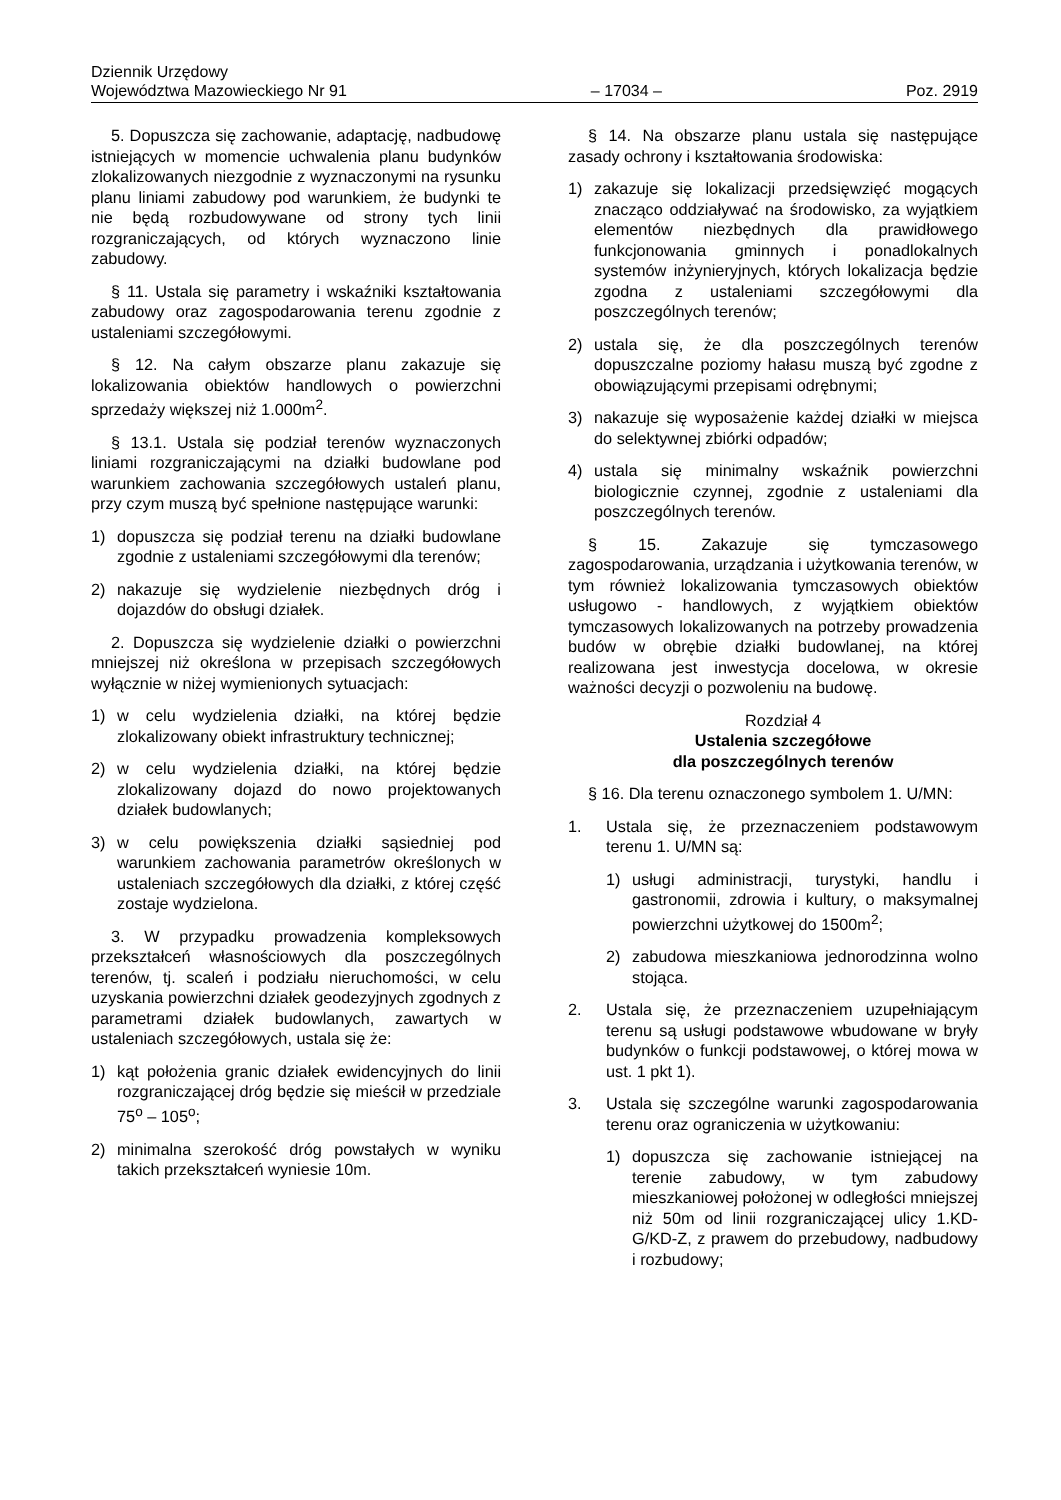Dziennik Urzędowy
Województwa Mazowieckiego Nr 91
– 17034 –
Poz. 2919
5. Dopuszcza się zachowanie, adaptację, nadbudowę istniejących w momencie uchwalenia planu budynków zlokalizowanych niezgodnie z wyznaczonymi na rysunku planu liniami zabudowy pod warunkiem, że budynki te nie będą rozbudowywane od strony tych linii rozgraniczających, od których wyznaczono linie zabudowy.
§ 11. Ustala się parametry i wskaźniki kształtowania zabudowy oraz zagospodarowania terenu zgodnie z ustaleniami szczegółowymi.
§ 12. Na całym obszarze planu zakazuje się lokalizowania obiektów handlowych o powierzchni sprzedaży większej niż 1.000m<sup>2</sup>.
§ 13.1. Ustala się podział terenów wyznaczonych liniami rozgraniczającymi na działki budowlane pod warunkiem zachowania szczegółowych ustaleń planu, przy czym muszą być spełnione następujące warunki:
1) dopuszcza się podział terenu na działki budowlane zgodnie z ustaleniami szczegółowymi dla terenów;
2) nakazuje się wydzielenie niezbędnych dróg i dojazdów do obsługi działek.
2. Dopuszcza się wydzielenie działki o powierzchni mniejszej niż określona w przepisach szczegółowych wyłącznie w niżej wymienionych sytuacjach:
1) w celu wydzielenia działki, na której będzie zlokalizowany obiekt infrastruktury technicznej;
2) w celu wydzielenia działki, na której będzie zlokalizowany dojazd do nowo projektowanych działek budowlanych;
3) w celu powiększenia działki sąsiedniej pod warunkiem zachowania parametrów określonych w ustaleniach szczegółowych dla działki, z której część zostaje wydzielona.
3. W przypadku prowadzenia kompleksowych przekształceń własnościowych dla poszczególnych terenów, tj. scaleń i podziału nieruchomości, w celu uzyskania powierzchni działek geodezyjnych zgodnych z parametrami działek budowlanych, zawartych w ustaleniach szczegółowych, ustala się że:
1) kąt położenia granic działek ewidencyjnych do linii rozgraniczającej dróg będzie się mieścił w przedziale 75<sup>o</sup> – 105<sup>o</sup>;
2) minimalna szerokość dróg powstałych w wyniku takich przekształceń wyniesie 10m.
§ 14. Na obszarze planu ustala się następujące zasady ochrony i kształtowania środowiska:
1) zakazuje się lokalizacji przedsięwzięć mogących znacząco oddziaływać na środowisko, za wyjątkiem elementów niezbędnych dla prawidłowego funkcjonowania gminnych i ponadlokalnych systemów inżynieryjnych, których lokalizacja będzie zgodna z ustaleniami szczegółowymi dla poszczególnych terenów;
2) ustala się, że dla poszczególnych terenów dopuszczalne poziomy hałasu muszą być zgodne z obowiązującymi przepisami odrębnymi;
3) nakazuje się wyposażenie każdej działki w miejsca do selektywnej zbiórki odpadów;
4) ustala się minimalny wskaźnik powierzchni biologicznie czynnej, zgodnie z ustaleniami dla poszczególnych terenów.
§ 15. Zakazuje się tymczasowego zagospodarowania, urządzania i użytkowania terenów, w tym również lokalizowania tymczasowych obiektów usługowo - handlowych, z wyjątkiem obiektów tymczasowych lokalizowanych na potrzeby prowadzenia budów w obrębie działki budowlanej, na której realizowana jest inwestycja docelowa, w okresie ważności decyzji o pozwoleniu na budowę.
Rozdział 4
Ustalenia szczegółowe
dla poszczególnych terenów
§ 16. Dla terenu oznaczonego symbolem 1. U/MN:
1. Ustala się, że przeznaczeniem podstawowym terenu 1. U/MN są:
1) usługi administracji, turystyki, handlu i gastronomii, zdrowia i kultury, o maksymalnej powierzchni użytkowej do 1500m<sup>2</sup>;
2) zabudowa mieszkaniowa jednorodzinna wolno stojąca.
2. Ustala się, że przeznaczeniem uzupełniającym terenu są usługi podstawowe wbudowane w bryły budynków o funkcji podstawowej, o której mowa w ust. 1 pkt 1).
3. Ustala się szczególne warunki zagospodarowania terenu oraz ograniczenia w użytkowaniu:
1) dopuszcza się zachowanie istniejącej na terenie zabudowy, w tym zabudowy mieszkaniowej położonej w odległości mniejszej niż 50m od linii rozgraniczającej ulicy 1.KD-G/KD-Z, z prawem do przebudowy, nadbudowy i rozbudowy;